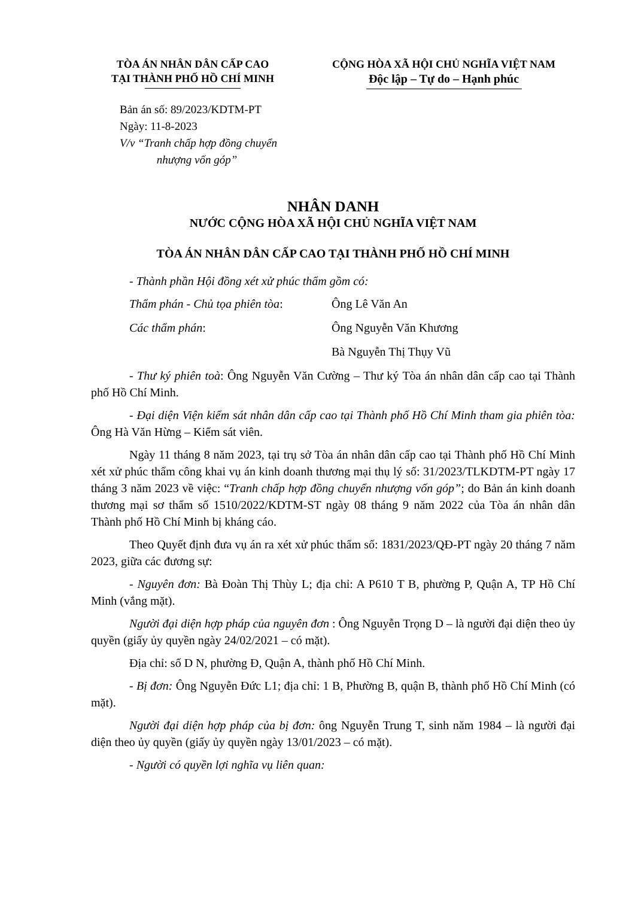TÒA ÁN NHÂN DÂN CẤP CAO
TẠI THÀNH PHỐ HỒ CHÍ MINH
CỘNG HÒA XÃ HỘI CHỦ NGHĨA VIỆT NAM
Độc lập – Tự do – Hạnh phúc
Bản án số: 89/2023/KDTM-PT
Ngày: 11-8-2023
V/v “Tranh chấp hợp đồng chuyển
nhượng vốn góp”
NHÂN DANH
NƯỚC CỘNG HÒA XÃ HỘI CHỦ NGHĨA VIỆT NAM
TÒA ÁN NHÂN DÂN CẤP CAO TẠI THÀNH PHỐ HỒ CHÍ MINH
- Thành phần Hội đồng xét xử phúc thẩm gồm có:
Thẩm phán - Chủ tọa phiên tòa: Ông Lê Văn An
Các thẩm phán: Ông Nguyễn Văn Khương
Bà Nguyễn Thị Thụy Vũ
- Thư ký phiên toà: Ông Nguyễn Văn Cường – Thư ký Tòa án nhân dân cấp cao tại Thành phố Hồ Chí Minh.
- Đại diện Viện kiểm sát nhân dân cấp cao tại Thành phố Hồ Chí Minh tham gia phiên tòa: Ông Hà Văn Hừng – Kiểm sát viên.
Ngày 11 tháng 8 năm 2023, tại trụ sở Tòa án nhân dân cấp cao tại Thành phố Hồ Chí Minh xét xử phúc thẩm công khai vụ án kinh doanh thương mại thụ lý số: 31/2023/TLKDTM-PT ngày 17 tháng 3 năm 2023 về việc: “Tranh chấp hợp đồng chuyển nhượng vốn góp”; do Bản án kinh doanh thương mại sơ thẩm số 1510/2022/KDTM-ST ngày 08 tháng 9 năm 2022 của Tòa án nhân dân Thành phố Hồ Chí Minh bị kháng cáo.
Theo Quyết định đưa vụ án ra xét xử phúc thẩm số: 1831/2023/QĐ-PT ngày 20 tháng 7 năm 2023, giữa các đương sự:
- Nguyên đơn: Bà Đoàn Thị Thùy L; địa chỉ: A P610 T B, phường P, Quận A, TP Hồ Chí Minh (vắng mặt).
Người đại diện hợp pháp của nguyên đơn : Ông Nguyễn Trọng D – là người đại diện theo ủy quyền (giấy ủy quyền ngày 24/02/2021 – có mặt).
Địa chỉ: số D N, phường Đ, Quận A, thành phố Hồ Chí Minh.
- Bị đơn: Ông Nguyễn Đức L1; địa chỉ: 1 B, Phường B, quận B, thành phố Hồ Chí Minh (có mặt).
Người đại diện hợp pháp của bị đơn: ông Nguyễn Trung T, sinh năm 1984 – là người đại diện theo ủy quyền (giấy ủy quyền ngày 13/01/2023 – có mặt).
- Người có quyền lợi nghĩa vụ liên quan: